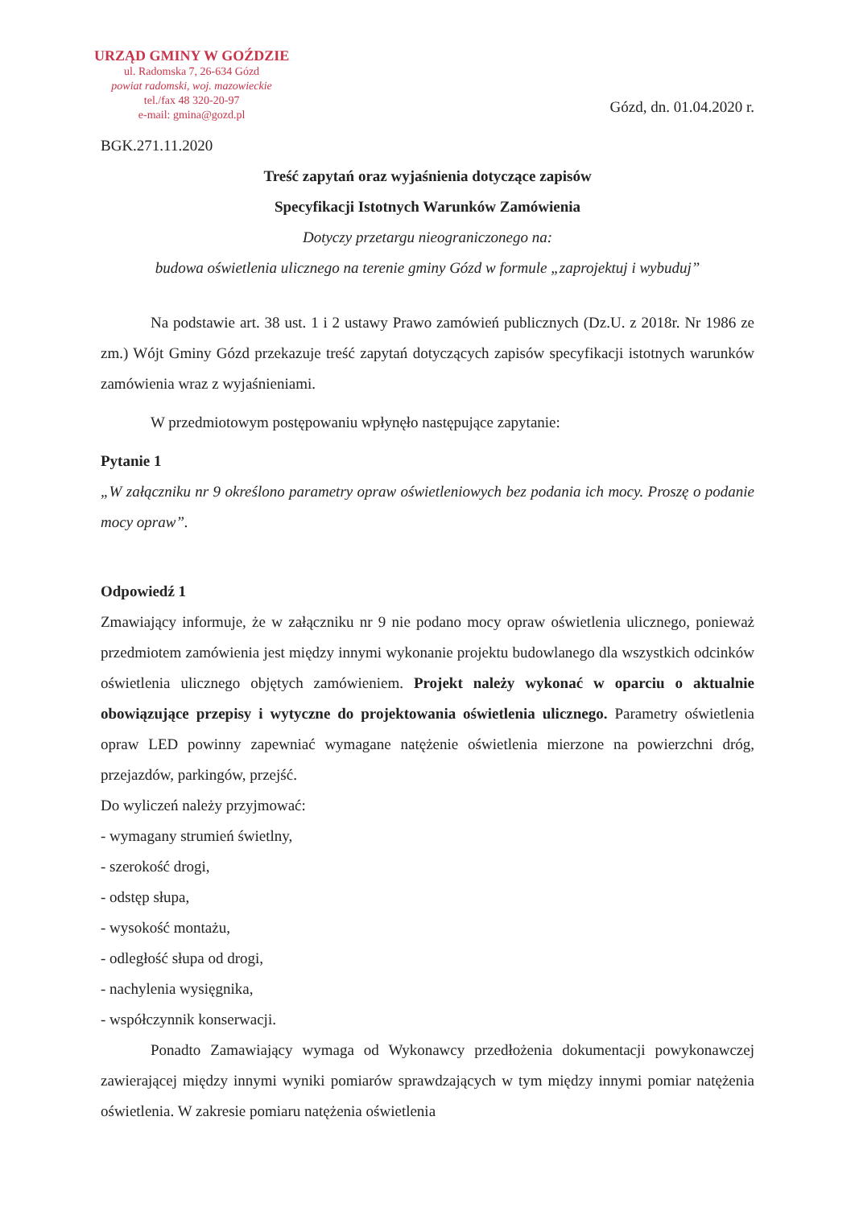URZĄD GMINY W GOŹDZIE
ul. Radomska 7, 26-634 Gózd
powiat radomski, woj. mazowieckie
tel./fax 48 320-20-97
e-mail: gmina@gozd.pl
Gózd, dn. 01.04.2020 r.
BGK.271.11.2020
Treść zapytań oraz wyjaśnienia dotyczące zapisów
Specyfikacji Istotnych Warunków Zamówienia
Dotyczy przetargu nieograniczonego na:
budowa oświetlenia ulicznego na terenie gminy Gózd w formule „zaprojektuj i wybuduj”
Na podstawie art. 38 ust. 1 i 2 ustawy Prawo zamówień publicznych (Dz.U. z 2018r. Nr 1986 ze zm.) Wójt Gminy Gózd przekazuje treść zapytań dotyczących zapisów specyfikacji istotnych warunków zamówienia wraz z wyjaśnieniami.
W przedmiotowym postępowaniu wpłynęło następujące zapytanie:
Pytanie 1
„W załączniku nr 9 określono parametry opraw oświetleniowych bez podania ich mocy. Proszę o podanie mocy opraw”.
Odpowiedź 1
Zmawiający informuje, że w załączniku nr 9 nie podano mocy opraw oświetlenia ulicznego, ponieważ przedmiotem zamówienia jest między innymi wykonanie projektu budowlanego dla wszystkich odcinków oświetlenia ulicznego objętych zamówieniem. Projekt należy wykonać w oparciu o aktualnie obowiązujące przepisy i wytyczne do projektowania oświetlenia ulicznego. Parametry oświetlenia opraw LED powinny zapewniać wymagane natężenie oświetlenia mierzone na powierzchni dróg, przejazdów, parkingów, przejść.
Do wyliczeń należy przyjmować:
- wymagany strumień świetlny,
- szerokość drogi,
- odstęp słupa,
- wysokość montażu,
- odległość słupa od drogi,
- nachylenia wysięgnika,
- współczynnik konserwacji.
Ponadto Zamawiający wymaga od Wykonawcy przedłożenia dokumentacji powykonawczej zawierającej między innymi wyniki pomiarów sprawdzających w tym między innymi pomiar natężenia oświetlenia. W zakresie pomiaru natężenia oświetlenia